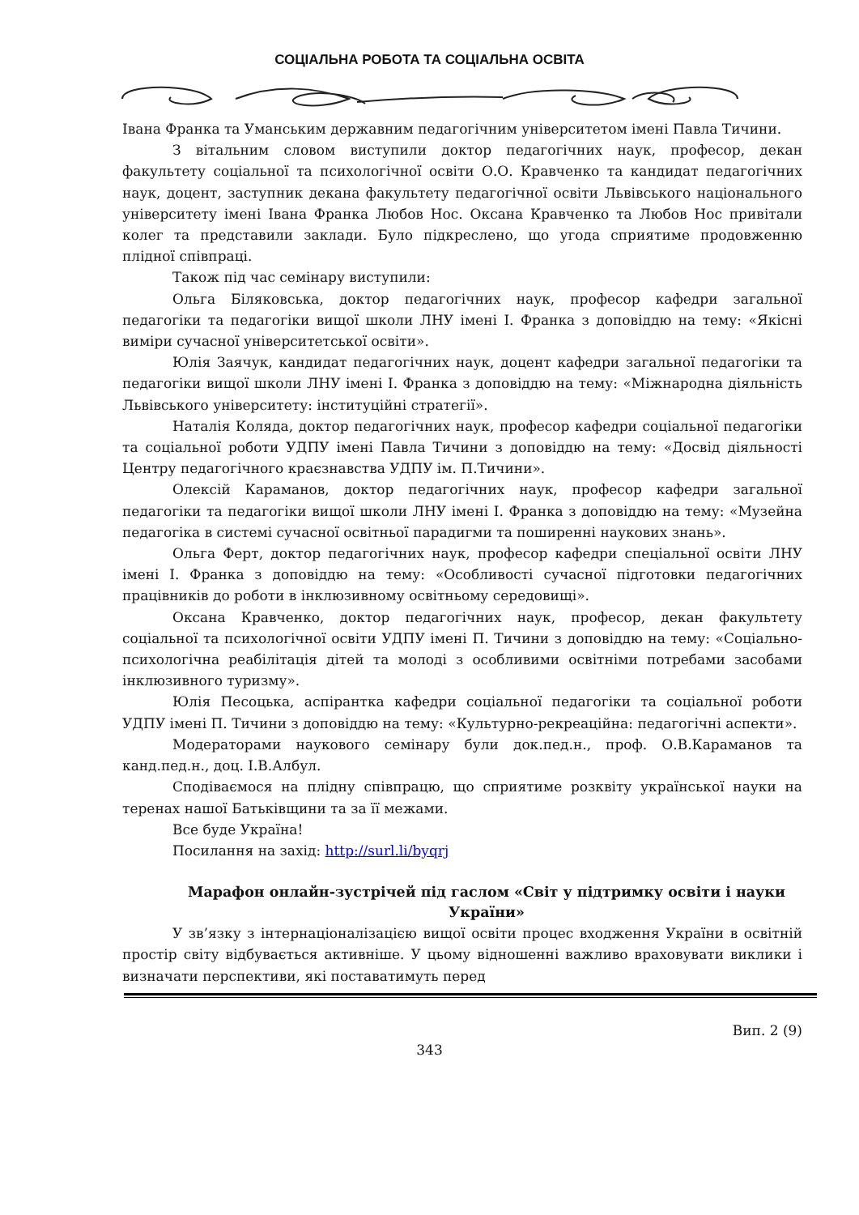СОЦІАЛЬНА РОБОТА ТА СОЦІАЛЬНА ОСВІТА
Івана Франка та Уманським державним педагогічним університетом імені Павла Тичини.
З вітальним словом виступили доктор педагогічних наук, професор, декан факультету соціальної та психологічної освіти О.О. Кравченко та кандидат педагогічних наук, доцент, заступник декана факультету педагогічної освіти Львівського національного університету імені Івана Франка Любов Нос. Оксана Кравченко та Любов Нос привітали колег та представили заклади. Було підкреслено, що угода сприятиме продовженню плідної співпраці.
Також під час семінару виступили:
Ольга Біляковська, доктор педагогічних наук, професор кафедри загальної педагогіки та педагогіки вищої школи ЛНУ імені І. Франка з доповіддю на тему: «Якісні виміри сучасної університетської освіти».
Юлія Заячук, кандидат педагогічних наук, доцент кафедри загальної педагогіки та педагогіки вищої школи ЛНУ імені І. Франка з доповіддю на тему: «Міжнародна діяльність Львівського університету: інституційні стратегії».
Наталія Коляда, доктор педагогічних наук, професор кафедри соціальної педагогіки та соціальної роботи УДПУ імені Павла Тичини з доповіддю на тему: «Досвід діяльності Центру педагогічного краєзнавства УДПУ ім. П.Тичини».
Олексій Караманов, доктор педагогічних наук, професор кафедри загальної педагогіки та педагогіки вищої школи ЛНУ імені І. Франка з доповіддю на тему: «Музейна педагогіка в системі сучасної освітньої парадигми та поширенні наукових знань».
Ольга Ферт, доктор педагогічних наук, професор кафедри спеціальної освіти ЛНУ імені І. Франка з доповіддю на тему: «Особливості сучасної підготовки педагогічних працівників до роботи в інклюзивному освітньому середовищі».
Оксана Кравченко, доктор педагогічних наук, професор, декан факультету соціальної та психологічної освіти УДПУ імені П. Тичини з доповіддю на тему: «Соціально-психологічна реабілітація дітей та молоді з особливими освітніми потребами засобами інклюзивного туризму».
Юлія Песоцька, аспірантка кафедри соціальної педагогіки та соціальної роботи УДПУ імені П. Тичини з доповіддю на тему: «Культурно-рекреаційна: педагогічні аспекти».
Модераторами наукового семінару були док.пед.н., проф. О.В.Караманов та канд.пед.н., доц. І.В.Албул.
Сподіваємося на плідну співпрацю, що сприятиме розквіту української науки на теренах нашої Батьківщини та за її межами.
Все буде Україна!
Посилання на захід: http://surl.li/byqrj
Марафон онлайн-зустрічей під гаслом «Світ у підтримку освіти і науки України»
У зв’язку з інтернаціоналізацією вищої освіти процес входження України в освітній простір світу відбувається активніше. У цьому відношенні важливо враховувати виклики і визначати перспективи, які поставатимуть перед
Вип. 2 (9)
343